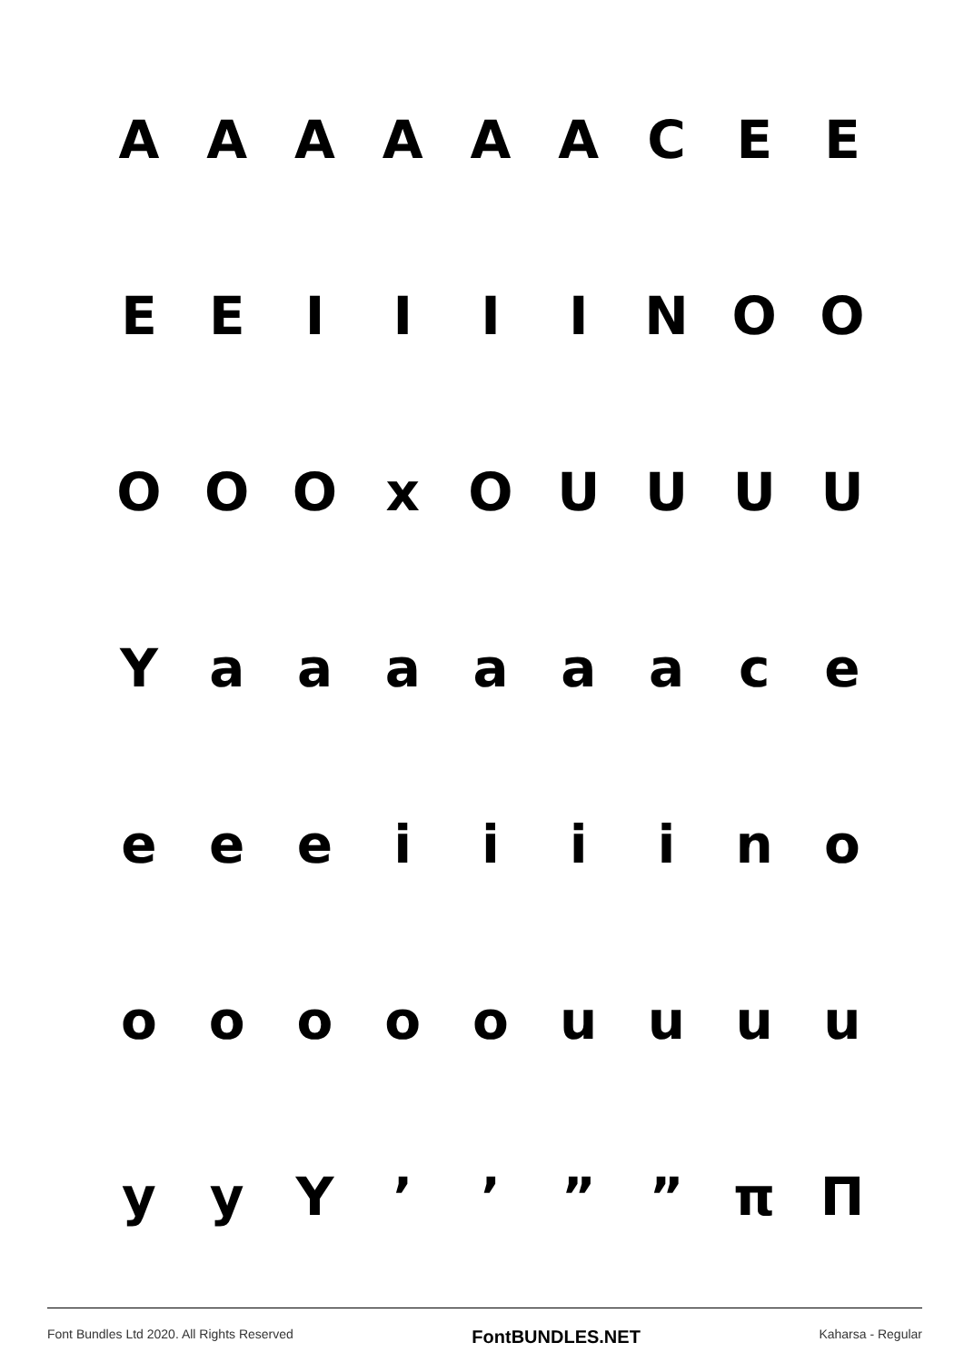A A A A A A C E E
E E I I I I N O O
O O O x O U U U U
Y a a a a a a c e
e e e i i i i n o
o o o o o u u u u
y y Y ’ ’ ” ” π Π
Font Bundles Ltd 2020. All Rights Reserved FontBUNDLES.NET Kaharsa - Regular